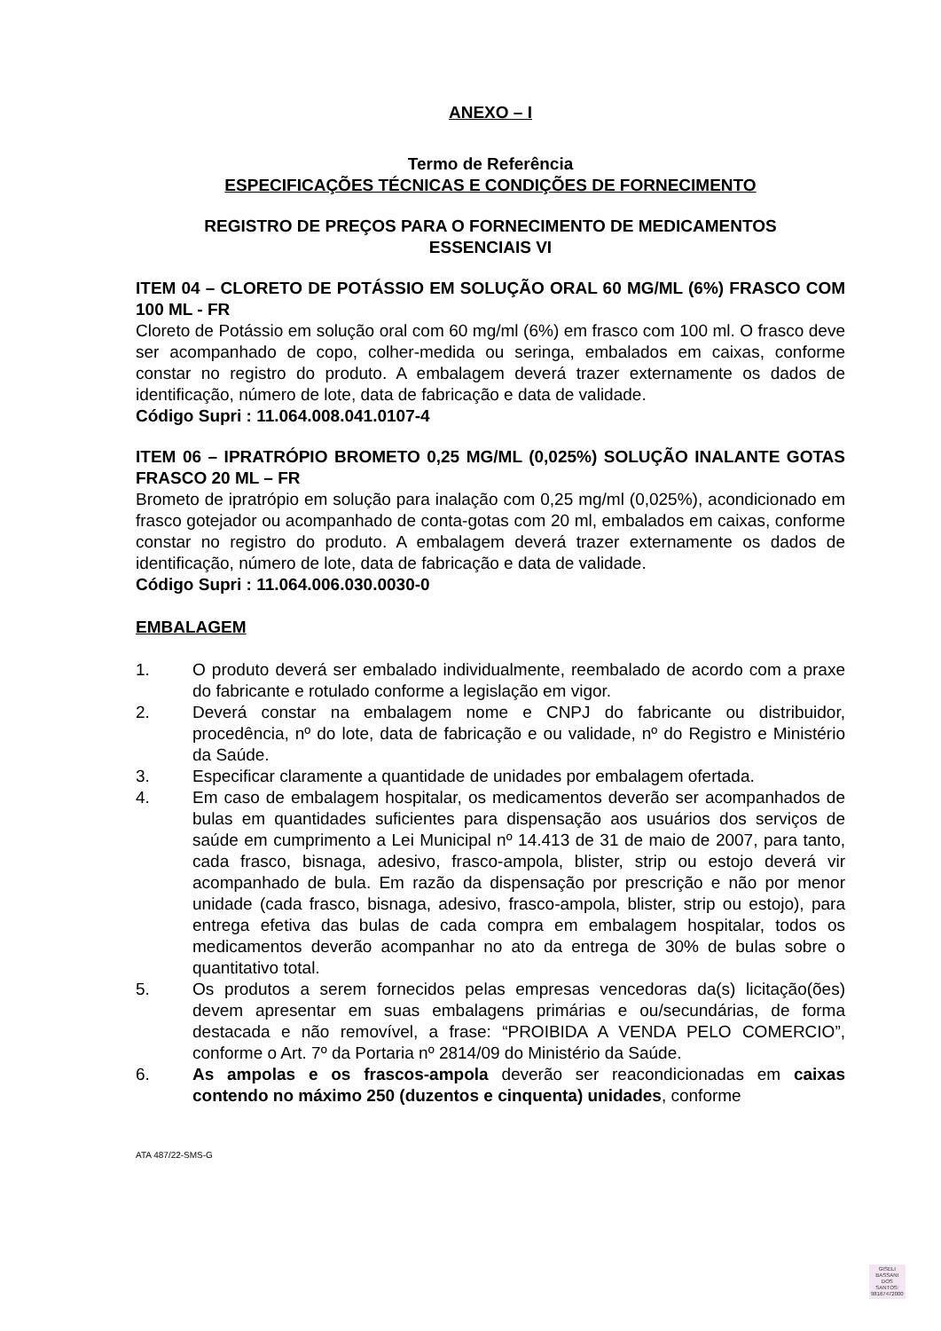ANEXO – I
Termo de Referência
ESPECIFICAÇÕES TÉCNICAS E CONDIÇÕES DE FORNECIMENTO
REGISTRO DE PREÇOS PARA O FORNECIMENTO DE MEDICAMENTOS
ESSENCIAIS VI
ITEM 04 – CLORETO DE POTÁSSIO EM SOLUÇÃO ORAL 60 MG/ML (6%) FRASCO COM 100 ML - FR
Cloreto de Potássio em solução oral com 60 mg/ml (6%) em frasco com 100 ml. O frasco deve ser acompanhado de copo, colher-medida ou seringa, embalados em caixas, conforme constar no registro do produto. A embalagem deverá trazer externamente os dados de identificação, número de lote, data de fabricação e data de validade.
Código Supri : 11.064.008.041.0107-4
ITEM 06 – IPRATRÓPIO BROMETO 0,25 MG/ML (0,025%) SOLUÇÃO INALANTE GOTAS FRASCO 20 ML – FR
Brometo de ipratrópio em solução para inalação com 0,25 mg/ml (0,025%), acondicionado em frasco gotejador ou acompanhado de conta-gotas com 20 ml, embalados em caixas, conforme constar no registro do produto. A embalagem deverá trazer externamente os dados de identificação, número de lote, data de fabricação e data de validade.
Código Supri : 11.064.006.030.0030-0
EMBALAGEM
1. O produto deverá ser embalado individualmente, reembalado de acordo com a praxe do fabricante e rotulado conforme a legislação em vigor.
2. Deverá constar na embalagem nome e CNPJ do fabricante ou distribuidor, procedência, nº do lote, data de fabricação e ou validade, nº do Registro e Ministério da Saúde.
3. Especificar claramente a quantidade de unidades por embalagem ofertada.
4. Em caso de embalagem hospitalar, os medicamentos deverão ser acompanhados de bulas em quantidades suficientes para dispensação aos usuários dos serviços de saúde em cumprimento a Lei Municipal nº 14.413 de 31 de maio de 2007, para tanto, cada frasco, bisnaga, adesivo, frasco-ampola, blister, strip ou estojo deverá vir acompanhado de bula. Em razão da dispensação por prescrição e não por menor unidade (cada frasco, bisnaga, adesivo, frasco-ampola, blister, strip ou estojo), para entrega efetiva das bulas de cada compra em embalagem hospitalar, todos os medicamentos deverão acompanhar no ato da entrega de 30% de bulas sobre o quantitativo total.
5. Os produtos a serem fornecidos pelas empresas vencedoras da(s) licitação(ões) devem apresentar em suas embalagens primárias e ou/secundárias, de forma destacada e não removível, a frase: “PROIBIDA A VENDA PELO COMERCIO”, conforme o Art. 7º da Portaria nº 2814/09 do Ministério da Saúde.
6. As ampolas e os frascos-ampola deverão ser reacondicionadas em caixas contendo no máximo 250 (duzentos e cinquenta) unidades, conforme
ATA 487/22-SMS-G
GISELI
BASSANI
DOS
SANTOS:
98167472000